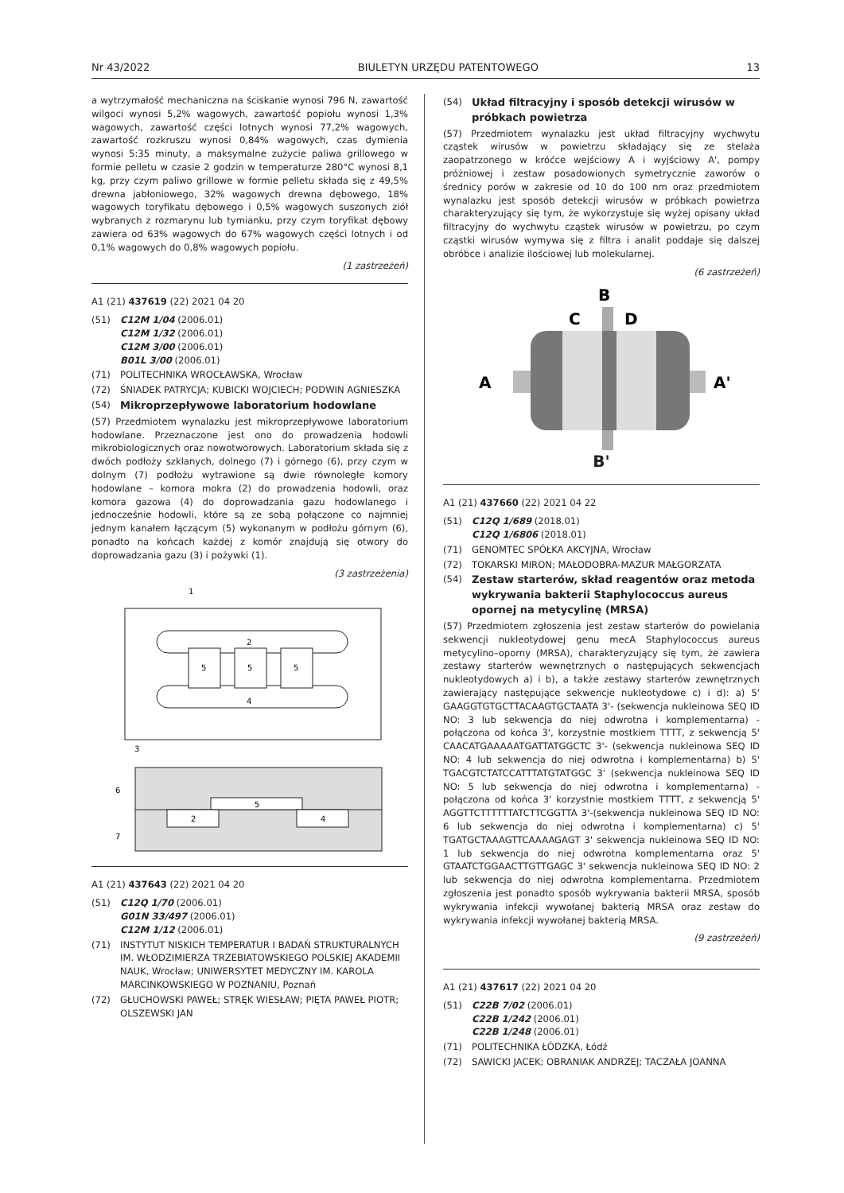Nr 43/2022 BIULETYN URZĘDU PATENTOWEGO 13
a wytrzymałość mechaniczna na ściskanie wynosi 796 N, zawartość wilgoci wynosi 5,2% wagowych, zawartość popiołu wynosi 1,3% wagowych, zawartość części lotnych wynosi 77,2% wagowych, zawartość rozkruszu wynosi 0,84% wagowych, czas dymienia wynosi 5:35 minuty, a maksymalne zużycie paliwa grillowego w formie pelletu w czasie 2 godzin w temperaturze 280°C wynosi 8,1 kg, przy czym paliwo grillowe w formie pelletu składa się z 49,5% drewna jabłoniowego, 32% wagowych drewna dębowego, 18% wagowych toryfikatu dębowego i 0,5% wagowych suszonych ziół wybranych z rozmarynu lub tymianku, przy czym toryfikat dębowy zawiera od 63% wagowych do 67% wagowych części lotnych i od 0,1% wagowych do 0,8% wagowych popiołu.
(1 zastrzeżeń)
A1 (21) 437619 (22) 2021 04 20
(51) C12M 1/04 (2006.01)
C12M 1/32 (2006.01)
C12M 3/00 (2006.01)
B01L 3/00 (2006.01)
(71) POLITECHNIKA WROCŁAWSKA, Wrocław
(72) ŚNIADEK PATRYCJA; KUBICKI WOJCIECH; PODWIN AGNIESZKA
(54) Mikroprzepływowe laboratorium hodowlane
(57) Przedmiotem wynalazku jest mikroprzepływowe laboratorium hodowlane. Przeznaczone jest ono do prowadzenia hodowli mikrobiologicznych oraz nowotworowych. Laboratorium składa się z dwóch podłoży szklanych, dolnego (7) i górnego (6), przy czym w dolnym (7) podłożu wytrawione są dwie równoległe komory hodowlane – komora mokra (2) do prowadzenia hodowli, oraz komora gazowa (4) do doprowadzania gazu hodowlanego i jednocześnie hodowli, które są ze sobą połączone co najmniej jednym kanałem łączącym (5) wykonanym w podłożu górnym (6), ponadto na końcach każdej z komór znajdują się otwory do doprowadzania gazu (3) i pożywki (1).
(3 zastrzeżenia)
1
2
4
5
5
5
3
5
2
4
6
7
A1 (21) 437643 (22) 2021 04 20
(51) C12Q 1/70 (2006.01)
G01N 33/497 (2006.01)
C12M 1/12 (2006.01)
(71) INSTYTUT NISKICH TEMPERATUR I BADAŃ STRUKTURALNYCH IM. WŁODZIMIERZA TRZEBIATOWSKIEGO POLSKIEJ AKADEMII NAUK, Wrocław; UNIWERSYTET MEDYCZNY IM. KAROLA MARCINKOWSKIEGO W POZNANIU, Poznań
(72) GŁUCHOWSKI PAWEŁ; STRĘK WIESŁAW; PIĘTA PAWEŁ PIOTR; OLSZEWSKI JAN
(54) Układ filtracyjny i sposób detekcji wirusów w próbkach powietrza
(57) Przedmiotem wynalazku jest układ filtracyjny wychwytu cząstek wirusów w powietrzu składający się ze stelaża zaopatrzonego w króćce wejściowy A i wyjściowy A', pompy próżniowej i zestaw posadowionych symetrycznie zaworów o średnicy porów w zakresie od 10 do 100 nm oraz przedmiotem wynalazku jest sposób detekcji wirusów w próbkach powietrza charakteryzujący się tym, że wykorzystuje się wyżej opisany układ filtracyjny do wychwytu cząstek wirusów w powietrzu, po czym cząstki wirusów wymywa się z filtra i analit poddaje się dalszej obróbce i analizie ilościowej lub molekularnej.
(6 zastrzeżeń)
B
C
D
A
A'
B'
A1 (21) 437660 (22) 2021 04 22
(51) C12Q 1/689 (2018.01)
C12Q 1/6806 (2018.01)
(71) GENOMTEC SPÓŁKA AKCYJNA, Wrocław
(72) TOKARSKI MIRON; MAŁODOBRA-MAZUR MAŁGORZATA
(54) Zestaw starterów, skład reagentów oraz metoda wykrywania bakterii Staphylococcus aureus opornej na metycylinę (MRSA)
(57) Przedmiotem zgłoszenia jest zestaw starterów do powielania sekwencji nukleotydowej genu mecA Staphylococcus aureus metycylino–oporny (MRSA), charakteryzujący się tym, że zawiera zestawy starterów wewnętrznych o następujących sekwencjach nukleotydowych a) i b), a także zestawy starterów zewnętrznych zawierający następujące sekwencje nukleotydowe c) i d): a) 5' GAAGGTGTGCTTACAAGTGCTAATA 3'- (sekwencja nukleinowa SEQ ID NO: 3 lub sekwencja do niej odwrotna i komplementarna) - połączona od końca 3', korzystnie mostkiem TTTT, z sekwencją 5' CAACATGAAAAATGATTATGGCTC 3'- (sekwencja nukleinowa SEQ ID NO: 4 lub sekwencja do niej odwrotna i komplementarna) b) 5' TGACGTCTATCCATTTATGTATGGC 3' (sekwencja nukleinowa SEQ ID NO: 5 lub sekwencja do niej odwrotna i komplementarna) - połączona od końca 3' korzystnie mostkiem TTTT, z sekwencją 5' AGGTTCTTTTTTATCTTCGGTTA 3'-(sekwencja nukleinowa SEQ ID NO: 6 lub sekwencja do niej odwrotna i komplementarna) c) 5' TGATGCTAAAGTTCAAAAGAGT 3' sekwencja nukleinowa SEQ ID NO: 1 lub sekwencja do niej odwrotna komplementarna oraz 5' GTAATCTGGAACTTGTTGAGC 3' sekwencja nukleinowa SEQ ID NO: 2 lub sekwencja do niej odwrotna komplementarna. Przedmiotem zgłoszenia jest ponadto sposób wykrywania bakterii MRSA, sposób wykrywania infekcji wywołanej bakterią MRSA oraz zestaw do wykrywania infekcji wywołanej bakterią MRSA.
(9 zastrzeżeń)
A1 (21) 437617 (22) 2021 04 20
(51) C22B 7/02 (2006.01)
C22B 1/242 (2006.01)
C22B 1/248 (2006.01)
(71) POLITECHNIKA ŁÓDZKA, Łódź
(72) SAWICKI JACEK; OBRANIAK ANDRZEJ; TACZAŁA JOANNA